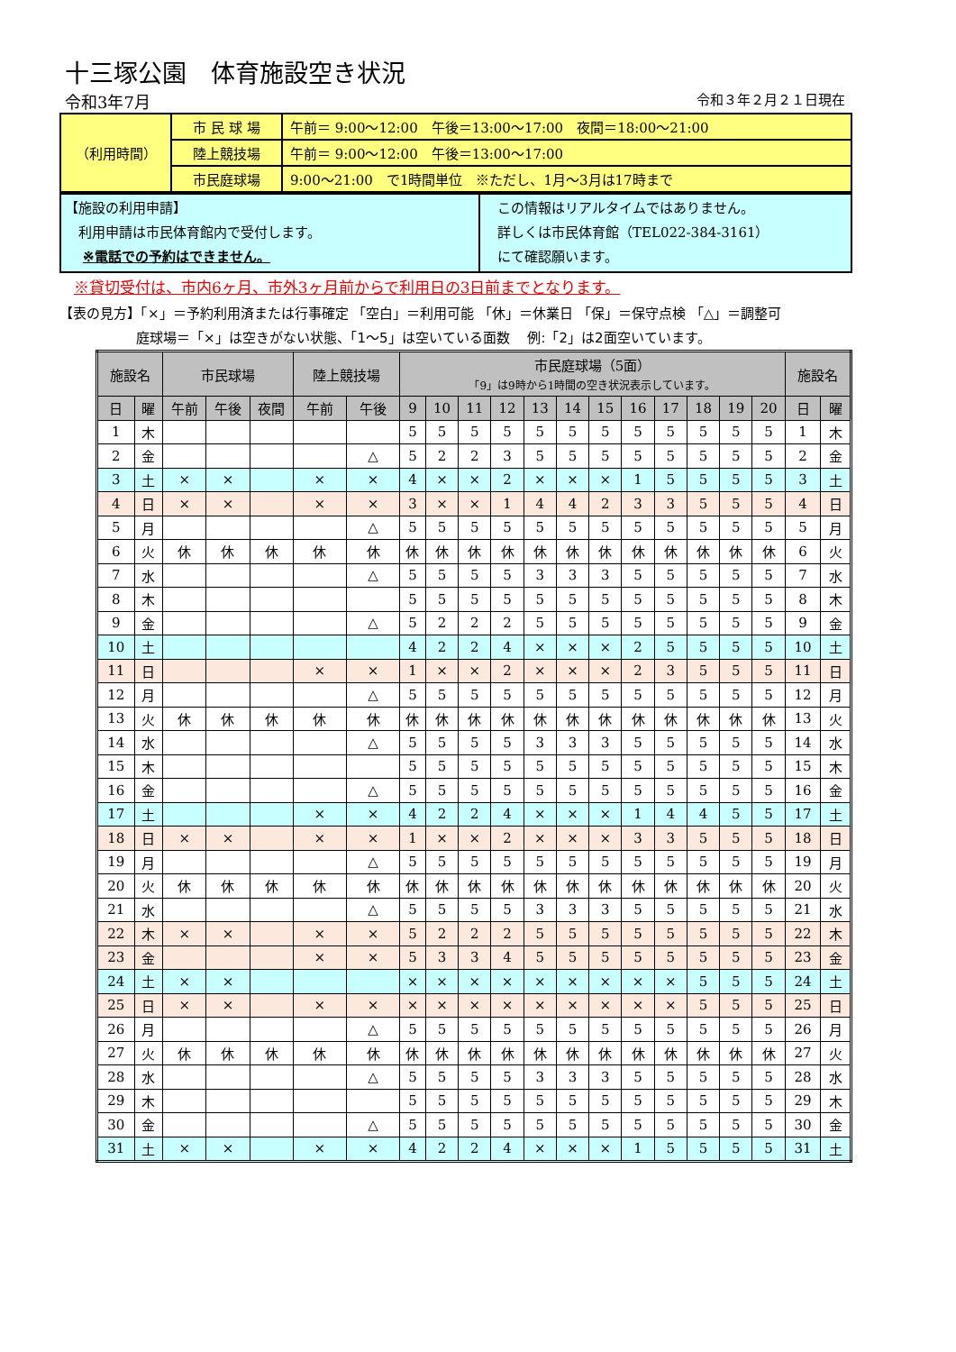十三塚公園　体育施設空き状況
令和3年7月 令和３年２月２１日現在
| （利用時間） | 市 民 球 場 | 午前＝ 9:00～12:00 午後＝13:00～17:00 夜間＝18:00～21:00 |
| | 陸上競技場 | 午前＝ 9:00～12:00 午後＝13:00～17:00 |
| | 市民庭球場 | 9:00～21:00 で1時間単位 ※ただし、1月～3月は17時まで |
| 【施設の利用申請】 利用申請は市民体育館内で受付します。 ※電話での予約はできません。 | この情報はリアルタイムではありません。 詳しくは市民体育館（TEL022-384-3161） にて確認願います。 |
※貸切受付は、市内6ヶ月、市外3ヶ月前からで利用日の3日前までとなります。
【表の見方】「×」＝予約利用済または行事確定 「空白」＝利用可能 「休」＝休業日 「保」＝保守点検 「△」＝調整可
庭球場＝「×」は空きがない状態、「1～5」は空いている面数　 例:「2」は2面空いています。
| 施設名 | | 市民球場 | | | 陸上競技場 | | 市民庭球場（5面） 「9」は9時から1時間の空き状況表示しています。 | | | | | | | | | | | | 施設名 | |
| --- | --- | --- | --- | --- | --- | --- | --- | --- | --- | --- | --- | --- | --- | --- | --- | --- | --- | --- | --- | --- |
| 日 | 曜 | 午前 | 午後 | 夜間 | 午前 | 午後 | 9 | 10 | 11 | 12 | 13 | 14 | 15 | 16 | 17 | 18 | 19 | 20 | 日 | 曜 |
| 1 | 木 | | | | | | 5 | 5 | 5 | 5 | 5 | 5 | 5 | 5 | 5 | 5 | 5 | 5 | 1 | 木 |
| 2 | 金 | | | | | △ | 5 | 2 | 2 | 3 | 5 | 5 | 5 | 5 | 5 | 5 | 5 | 5 | 2 | 金 |
| 3 | 土 | × | × | | × | × | 4 | × | × | 2 | × | × | × | 1 | 5 | 5 | 5 | 5 | 3 | 土 |
| 4 | 日 | × | × | | × | × | 3 | × | × | 1 | 4 | 4 | 2 | 3 | 3 | 5 | 5 | 5 | 4 | 日 |
| 5 | 月 | | | | | △ | 5 | 5 | 5 | 5 | 5 | 5 | 5 | 5 | 5 | 5 | 5 | 5 | 5 | 月 |
| 6 | 火 | 休 | 休 | 休 | 休 | 休 | 休 | 休 | 休 | 休 | 休 | 休 | 休 | 休 | 休 | 休 | 休 | 休 | 6 | 火 |
| 7 | 水 | | | | | △ | 5 | 5 | 5 | 5 | 3 | 3 | 3 | 5 | 5 | 5 | 5 | 5 | 7 | 水 |
| 8 | 木 | | | | | | 5 | 5 | 5 | 5 | 5 | 5 | 5 | 5 | 5 | 5 | 5 | 5 | 8 | 木 |
| 9 | 金 | | | | | △ | 5 | 2 | 2 | 2 | 5 | 5 | 5 | 5 | 5 | 5 | 5 | 5 | 9 | 金 |
| 10 | 土 | | | | | | 4 | 2 | 2 | 4 | × | × | × | 2 | 5 | 5 | 5 | 5 | 10 | 土 |
| 11 | 日 | | | | × | × | 1 | × | × | 2 | × | × | × | 2 | 3 | 5 | 5 | 5 | 11 | 日 |
| 12 | 月 | | | | | △ | 5 | 5 | 5 | 5 | 5 | 5 | 5 | 5 | 5 | 5 | 5 | 5 | 12 | 月 |
| 13 | 火 | 休 | 休 | 休 | 休 | 休 | 休 | 休 | 休 | 休 | 休 | 休 | 休 | 休 | 休 | 休 | 休 | 休 | 13 | 火 |
| 14 | 水 | | | | | △ | 5 | 5 | 5 | 5 | 3 | 3 | 3 | 5 | 5 | 5 | 5 | 5 | 14 | 水 |
| 15 | 木 | | | | | | 5 | 5 | 5 | 5 | 5 | 5 | 5 | 5 | 5 | 5 | 5 | 5 | 15 | 木 |
| 16 | 金 | | | | | △ | 5 | 5 | 5 | 5 | 5 | 5 | 5 | 5 | 5 | 5 | 5 | 5 | 16 | 金 |
| 17 | 土 | | | | × | × | 4 | 2 | 2 | 4 | × | × | × | 1 | 4 | 4 | 5 | 5 | 17 | 土 |
| 18 | 日 | × | × | | × | × | 1 | × | × | 2 | × | × | × | 3 | 3 | 5 | 5 | 5 | 18 | 日 |
| 19 | 月 | | | | | △ | 5 | 5 | 5 | 5 | 5 | 5 | 5 | 5 | 5 | 5 | 5 | 5 | 19 | 月 |
| 20 | 火 | 休 | 休 | 休 | 休 | 休 | 休 | 休 | 休 | 休 | 休 | 休 | 休 | 休 | 休 | 休 | 休 | 休 | 20 | 火 |
| 21 | 水 | | | | | △ | 5 | 5 | 5 | 5 | 3 | 3 | 3 | 5 | 5 | 5 | 5 | 5 | 21 | 水 |
| 22 | 木 | × | × | | × | × | 5 | 2 | 2 | 2 | 5 | 5 | 5 | 5 | 5 | 5 | 5 | 5 | 22 | 木 |
| 23 | 金 | | | | × | × | 5 | 3 | 3 | 4 | 5 | 5 | 5 | 5 | 5 | 5 | 5 | 5 | 23 | 金 |
| 24 | 土 | × | × | | | | × | × | × | × | × | × | × | × | × | 5 | 5 | 5 | 24 | 土 |
| 25 | 日 | × | × | | × | × | × | × | × | × | × | × | × | × | × | 5 | 5 | 5 | 25 | 日 |
| 26 | 月 | | | | | △ | 5 | 5 | 5 | 5 | 5 | 5 | 5 | 5 | 5 | 5 | 5 | 5 | 26 | 月 |
| 27 | 火 | 休 | 休 | 休 | 休 | 休 | 休 | 休 | 休 | 休 | 休 | 休 | 休 | 休 | 休 | 休 | 休 | 休 | 27 | 火 |
| 28 | 水 | | | | | △ | 5 | 5 | 5 | 5 | 3 | 3 | 3 | 5 | 5 | 5 | 5 | 5 | 28 | 水 |
| 29 | 木 | | | | | | 5 | 5 | 5 | 5 | 5 | 5 | 5 | 5 | 5 | 5 | 5 | 5 | 29 | 木 |
| 30 | 金 | | | | | △ | 5 | 5 | 5 | 5 | 5 | 5 | 5 | 5 | 5 | 5 | 5 | 5 | 30 | 金 |
| 31 | 土 | × | × | | × | × | 4 | 2 | 2 | 4 | × | × | × | 1 | 5 | 5 | 5 | 5 | 31 | 土 |